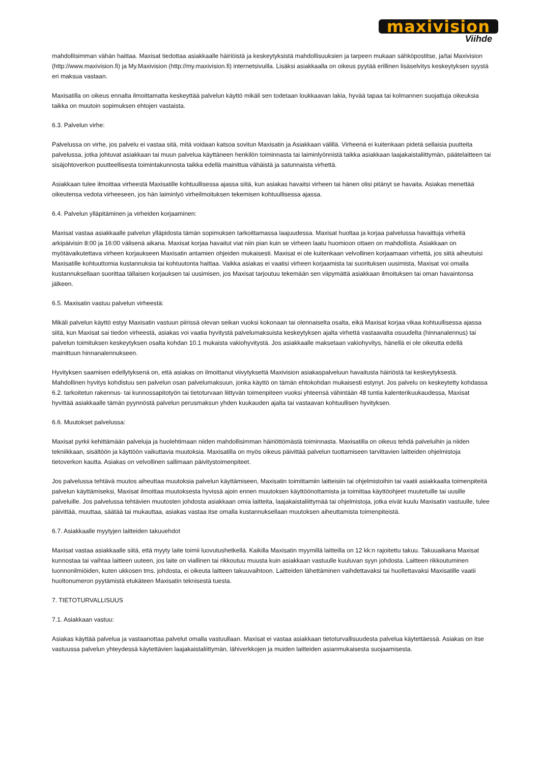maxivision
Viihde
mahdollisimman vähän haittaa. Maxisat tiedottaa asiakkaalle häiriöistä ja keskeytyksistä mahdollisuuksien ja tarpeen mukaan sähköpostitse, ja/tai Maxivision (http://www.maxivision.fi) ja My.Maxivision (http://my.maxivision.fi) internetsivuilla. Lisäksi asiakkaalla on oikeus pyytää erillinen lisäselvitys keskeytyksen syystä eri maksua vastaan.
Maxisatilla on oikeus ennalta ilmoittamatta keskeyttää palvelun käyttö mikäli sen todetaan loukkaavan lakia, hyvää tapaa tai kolmannen suojattuja oikeuksia taikka on muutoin sopimuksen ehtojen vastaista.
6.3. Palvelun virhe:
Palvelussa on virhe, jos palvelu ei vastaa sitä, mitä voidaan katsoa sovitun Maxisatin ja Asiakkaan välillä. Virheenä ei kuitenkaan pidetä sellaisia puutteita palvelussa, jotka johtuvat asiakkaan tai muun palvelua käyttäneen henkilön toiminnasta tai laiminlyönnistä taikka asiakkaan laajakaistaliittymän, päätelaitteen tai sisäjohtoverkon puutteellisesta toimintakunnosta taikka edellä mainittua vähäistä ja satunnaista virhettä.
Asiakkaan tulee ilmoittaa virheestä Maxisatille kohtuullisessa ajassa siitä, kun asiakas havaitsi virheen tai hänen olisi pitänyt se havaita. Asiakas menettää oikeutensa vedota virheeseen, jos hän laiminlyö virheilmoituksen tekemisen kohtuullisessa ajassa.
6.4. Palvelun ylläpitäminen ja virheiden korjaaminen:
Maxisat vastaa asiakkaalle palvelun ylläpidosta tämän sopimuksen tarkoittamassa laajuudessa. Maxisat huoltaa ja korjaa palvelussa havaittuja virheitä arkipäivisin 8:00 ja 16:00 välisenä aikana. Maxisat korjaa havaitut viat niin pian kuin se virheen laatu huomioon ottaen on mahdollista. Asiakkaan on myötävaikutettava virheen korjaukseen Maxisatin antamien ohjeiden mukaisesti. Maxisat ei ole kuitenkaan velvollinen korjaamaan virhettä, jos siitä aiheutuisi Maxisatille kohtuuttomia kustannuksia tai kohtuutonta haittaa. Vaikka asiakas ei vaatisi virheen korjaamista tai suorituksen uusimista, Maxisat voi omalla kustannuksellaan suorittaa tällaisen korjauksen tai uusimisen, jos Maxisat tarjoutuu tekemään sen viipymättä asiakkaan ilmoituksen tai oman havaintonsa jälkeen.
6.5. Maxisatin vastuu palvelun virheestä:
Mikäli palvelun käyttö estyy Maxisatin vastuun piirissä olevan seikan vuoksi kokonaan tai olennaiselta osalta, eikä Maxisat korjaa vikaa kohtuullisessa ajassa siitä, kun Maxisat sai tiedon virheestä, asiakas voi vaatia hyvitystä palvelumaksuista keskeytyksen ajalta virhettä vastaavalta osuudelta (hinnanalennus) tai palvelun toimituksen keskeytyksen osalta kohdan 10.1 mukaista vakiohyvitystä. Jos asiakkaalle maksetaan vakiohyvitys, hänellä ei ole oikeutta edellä mainittuun hinnanalennukseen.
Hyvityksen saamisen edellytyksenä on, että asiakas on ilmoittanut viivytyksettä Maxivision asiakaspalveluun havaitusta häiriöstä tai keskeytyksestä. Mahdollinen hyvitys kohdistuu sen palvelun osan palvelumaksuun, jonka käyttö on tämän ehtokohdan mukaisesti estynyt. Jos palvelu on keskeytetty kohdassa 6.2. tarkoitetun rakennus- tai kunnossapitotyön tai tietoturvaan liittyvän toimenpiteen vuoksi yhteensä vähintään 48 tuntia kalenterikuukaudessa, Maxisat hyvittää asiakkaalle tämän pyynnöstä palvelun perusmaksun yhden kuukauden ajalta tai vastaavan kohtuullisen hyvityksen.
6.6. Muutokset palvelussa:
Maxisat pyrkii kehittämään palveluja ja huolehtimaan niiden mahdollisimman häiriöttömästä toiminnasta. Maxisatilla on oikeus tehdä palveluihin ja niiden tekniikkaan, sisältöön ja käyttöön vaikuttavia muutoksia. Maxisatilla on myös oikeus päivittää palvelun tuottamiseen tarvittavien laitteiden ohjelmistoja tietoverkon kautta. Asiakas on velvollinen sallimaan päivitystoimenpiteet.
Jos palvelussa tehtävä muutos aiheuttaa muutoksia palvelun käyttämiseen, Maxisatin toimittamiin laitteisiin tai ohjelmistoihin tai vaatii asiakkaalta toimenpiteitä palvelun käyttämiseksi, Maxisat ilmoittaa muutoksesta hyvissä ajoin ennen muutoksen käyttöönottamista ja toimittaa käyttöohjeet muutetuille tai uusille palveluille. Jos palvelussa tehtävien muutosten johdosta asiakkaan omia laitteita, laajakaistaliittymää tai ohjelmistoja, jotka eivät kuulu Maxisatin vastuulle, tulee päivittää, muuttaa, säätää tai mukauttaa, asiakas vastaa itse omalla kustannuksellaan muutoksen aiheuttamista toimenpiteistä.
6.7. Asiakkaalle myytyjen laitteiden takuuehdot
Maxisat vastaa asiakkaalle siitä, että myyty laite toimii luovutushetkellä. Kaikilla Maxisatin myymillä laitteilla on 12 kk:n rajoitettu takuu. Takuuaikana Maxisat kunnostaa tai vaihtaa laitteen uuteen, jos laite on viallinen tai rikkoutuu muusta kuin asiakkaan vastuulle kuuluvan syyn johdosta. Laitteen rikkoutuminen luonnonilmiöiden, kuten ukkosen tms. johdosta, ei oikeuta laitteen takuuvaihtoon. Laitteiden lähettäminen vaihdettavaksi tai huollettavaksi Maxisatille vaatii huoltonumeron pyytämistä etukäteen Maxisatin teknisestä tuesta.
7. TIETOTURVALLISUUS
7.1. Asiakkaan vastuu:
Asiakas käyttää palvelua ja vastaanottaa palvelut omalla vastuullaan. Maxisat ei vastaa asiakkaan tietoturvallisuudesta palvelua käytettäessä. Asiakas on itse vastuussa palvelun yhteydessä käytettävien laajakaistaliittymän, lähiverkkojen ja muiden laitteiden asianmukaisesta suojaamisesta.